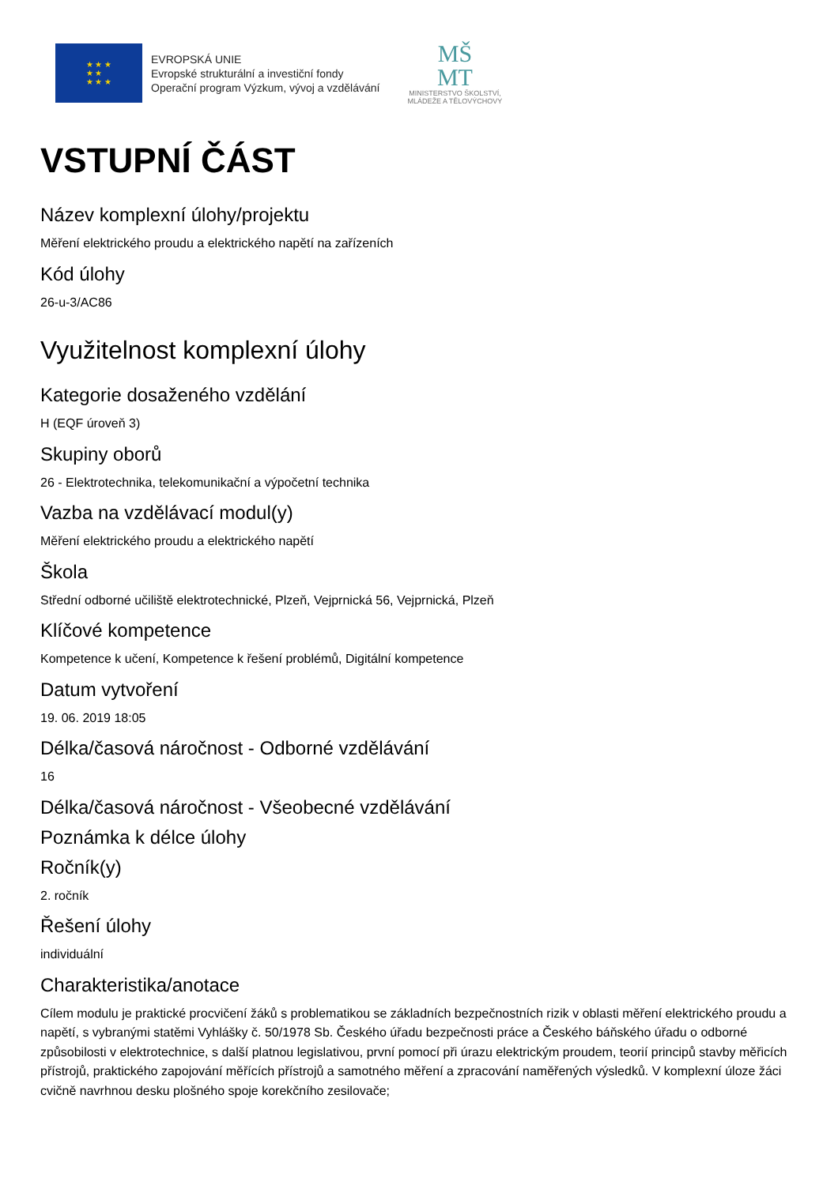★ ★ ★
★ ★
★ ★ ★
EVROPSKÁ UNIE
Evropské strukturální a investiční fondy
Operační program Výzkum, vývoj a vzdělávání
MŠ
MT
MINISTERSTVO ŠKOLSTVÍ,
MLÁDEŽE A TĚLOVÝCHOVY
VSTUPNÍ ČÁST
Název komplexní úlohy/projektu
Měření elektrického proudu a elektrického napětí na zařízeních
Kód úlohy
26-u-3/AC86
Využitelnost komplexní úlohy
Kategorie dosaženého vzdělání
H (EQF úroveň 3)
Skupiny oborů
26 - Elektrotechnika, telekomunikační a výpočetní technika
Vazba na vzdělávací modul(y)
Měření elektrického proudu a elektrického napětí
Škola
Střední odborné učiliště elektrotechnické, Plzeň, Vejprnická 56, Vejprnická, Plzeň
Klíčové kompetence
Kompetence k učení, Kompetence k řešení problémů, Digitální kompetence
Datum vytvoření
19. 06. 2019 18:05
Délka/časová náročnost - Odborné vzdělávání
16
Délka/časová náročnost - Všeobecné vzdělávání
Poznámka k délce úlohy
Ročník(y)
2. ročník
Řešení úlohy
individuální
Charakteristika/anotace
Cílem modulu je praktické procvičení žáků s problematikou se základních bezpečnostních rizik v oblasti měření elektrického proudu a napětí, s vybranými statěmi Vyhlášky č. 50/1978 Sb. Českého úřadu bezpečnosti práce a Českého báňského úřadu o odborné způsobilosti v elektrotechnice, s další platnou legislativou, první pomocí při úrazu elektrickým proudem, teorií principů stavby měřicích přístrojů, praktického zapojování měřících přístrojů a samotného měření a zpracování naměřených výsledků. V komplexní úloze žáci cvičně navrhnou desku plošného spoje korekčního zesilovače;